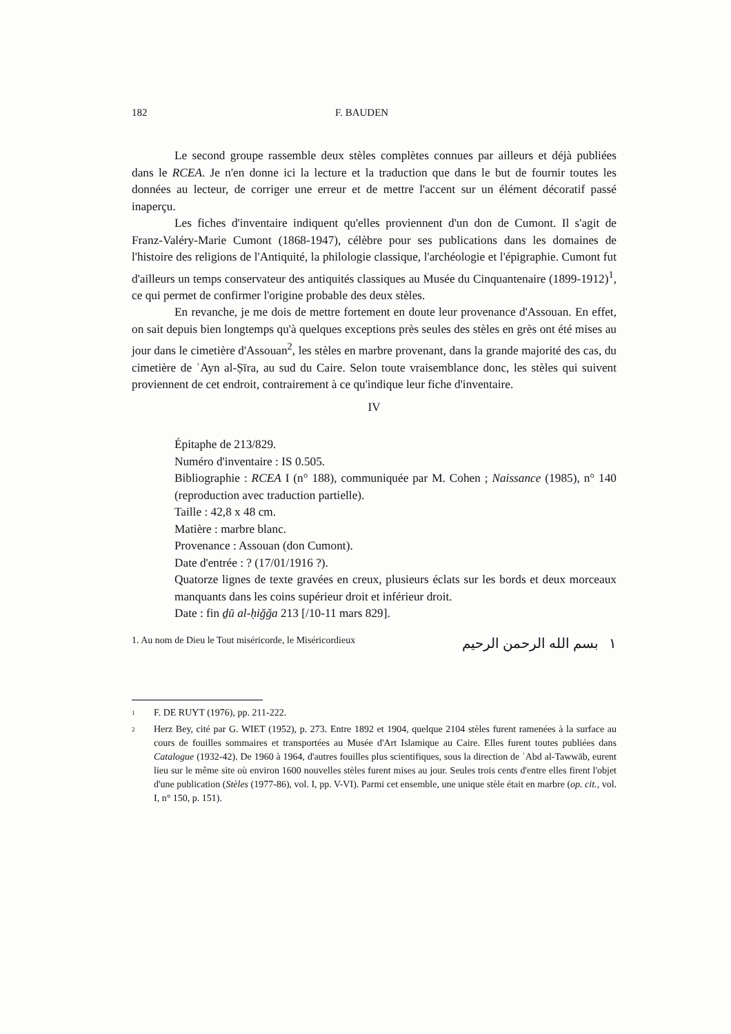182 F. BAUDEN
Le second groupe rassemble deux stèles complètes connues par ailleurs et déjà publiées dans le RCEA. Je n'en donne ici la lecture et la traduction que dans le but de fournir toutes les données au lecteur, de corriger une erreur et de mettre l'accent sur un élément décoratif passé inaperçu.
Les fiches d'inventaire indiquent qu'elles proviennent d'un don de Cumont. Il s'agit de Franz-Valéry-Marie Cumont (1868-1947), célèbre pour ses publications dans les domaines de l'histoire des religions de l'Antiquité, la philologie classique, l'archéologie et l'épigraphie. Cumont fut d'ailleurs un temps conservateur des antiquités classiques au Musée du Cinquantenaire (1899-1912)<sup>1</sup>, ce qui permet de confirmer l'origine probable des deux stèles.
En revanche, je me dois de mettre fortement en doute leur provenance d'Assouan. En effet, on sait depuis bien longtemps qu'à quelques exceptions près seules des stèles en grès ont été mises au jour dans le cimetière d'Assouan<sup>2</sup>, les stèles en marbre provenant, dans la grande majorité des cas, du cimetière de ʿAyn al-Ṣīra, au sud du Caire. Selon toute vraisemblance donc, les stèles qui suivent proviennent de cet endroit, contrairement à ce qu'indique leur fiche d'inventaire.
IV
Épitaphe de 213/829.
Numéro d'inventaire : IS 0.505.
Bibliographie : RCEA I (n° 188), communiquée par M. Cohen ; Naissance (1985), n° 140 (reproduction avec traduction partielle).
Taille : 42,8 x 48 cm.
Matière : marbre blanc.
Provenance : Assouan (don Cumont).
Date d'entrée : ? (17/01/1916 ?).
Quatorze lignes de texte gravées en creux, plusieurs éclats sur les bords et deux morceaux manquants dans les coins supérieur droit et inférieur droit.
Date : fin ḏū al-ḥiǧǧa 213 [/10-11 mars 829].
1. Au nom de Dieu le Tout miséricorde, le Miséricordieux ١ بسم الله الرحمن الرحيم
<sup>1</sup> F. DE RUYT (1976), pp. 211-222.
<sup>2</sup> Herz Bey, cité par G. WIET (1952), p. 273. Entre 1892 et 1904, quelque 2104 stèles furent ramenées à la surface au cours de fouilles sommaires et transportées au Musée d'Art Islamique au Caire. Elles furent toutes publiées dans Catalogue (1932-42). De 1960 à 1964, d'autres fouilles plus scientifiques, sous la direction de ʿAbd al-Tawwāb, eurent lieu sur le même site où environ 1600 nouvelles stèles furent mises au jour. Seules trois cents d'entre elles firent l'objet d'une publication (Stèles (1977-86), vol. I, pp. V-VI). Parmi cet ensemble, une unique stèle était en marbre (op. cit., vol. I, n° 150, p. 151).